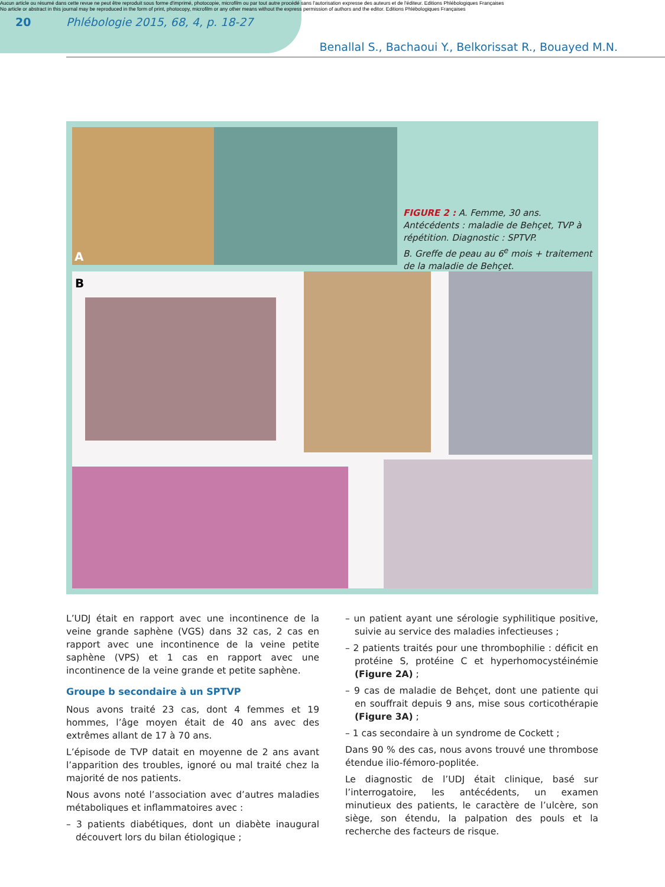Aucun article ou résumé dans cette revue ne peut être reproduit sous forme d'imprimé, photocopie, microfilm ou par tout autre procédé sans l'autorisation expresse des auteurs et de l'éditeur. Editions Phlébologiques Françaises
No article or abstract in this journal may be reproduced in the form of print, photocopy, microfilm or any other means without the express permission of authors and the editor. Editions Phlébologiques Françaises
20 Phlébologie 2015, 68, 4, p. 18-27
Benallal S., Bachaoui Y., Belkorissat R., Bouayed M.N.
A
FIGURE 2 : A. Femme, 30 ans. Antécédents : maladie de Behçet, TVP à répétition. Diagnostic : SPTVP.
B. Greffe de peau au 6<sup>e</sup> mois + traitement de la maladie de Behçet.
B
L’UDJ était en rapport avec une incontinence de la veine grande saphène (VGS) dans 32 cas, 2 cas en rapport avec une incontinence de la veine petite saphène (VPS) et 1 cas en rapport avec une incontinence de la veine grande et petite saphène.
Groupe b secondaire à un SPTVP
Nous avons traité 23 cas, dont 4 femmes et 19 hommes, l’âge moyen était de 40 ans avec des extrêmes allant de 17 à 70 ans.
L’épisode de TVP datait en moyenne de 2 ans avant l’apparition des troubles, ignoré ou mal traité chez la majorité de nos patients.
Nous avons noté l’association avec d’autres maladies métaboliques et inflammatoires avec :
– 3 patients diabétiques, dont un diabète inaugural découvert lors du bilan étiologique ;
– un patient ayant une sérologie syphilitique positive, suivie au service des maladies infectieuses ;
– 2 patients traités pour une thrombophilie : déficit en protéine S, protéine C et hyperhomocystéinémie (Figure 2A) ;
– 9 cas de maladie de Behçet, dont une patiente qui en souffrait depuis 9 ans, mise sous corticothérapie (Figure 3A) ;
– 1 cas secondaire à un syndrome de Cockett ;
Dans 90 % des cas, nous avons trouvé une thrombose étendue ilio-fémoro-poplitée.
Le diagnostic de l’UDJ était clinique, basé sur l’interrogatoire, les antécédents, un examen minutieux des patients, le caractère de l’ulcère, son siège, son étendu, la palpation des pouls et la recherche des facteurs de risque.